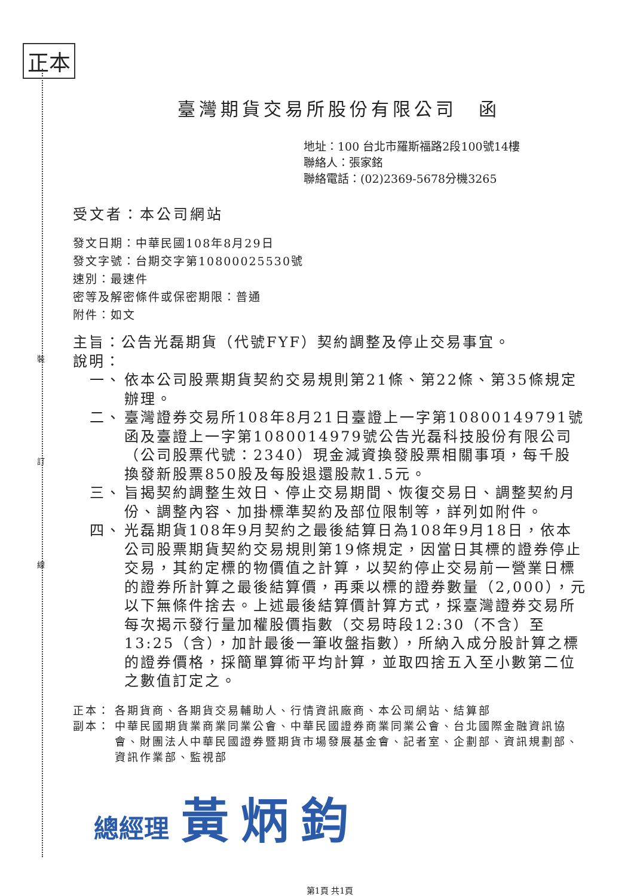正本
裝
訂
線
臺灣期貨交易所股份有限公司　函
地址：100 台北市羅斯福路2段100號14樓
聯絡人：張家銘
聯絡電話：(02)2369-5678分機3265
受文者：本公司網站
發文日期：中華民國108年8月29日
發文字號：台期交字第10800025530號
速別：最速件
密等及解密條件或保密期限：普通
附件：如文
主旨：公告光磊期貨（代號FYF）契約調整及停止交易事宜。
說明：
一、 依本公司股票期貨契約交易規則第21條、第22條、第35條規定辦理。
二、 臺灣證券交易所108年8月21日臺證上一字第10800149791號函及臺證上一字第1080014979號公告光磊科技股份有限公司（公司股票代號：2340）現金減資換發股票相關事項，每千股換發新股票850股及每股退還股款1.5元。
三、 旨揭契約調整生效日、停止交易期間、恢復交易日、調整契約月份、調整內容、加掛標準契約及部位限制等，詳列如附件。
四、 光磊期貨108年9月契約之最後結算日為108年9月18日，依本公司股票期貨契約交易規則第19條規定，因當日其標的證券停止交易，其約定標的物價值之計算，以契約停止交易前一營業日標的證券所計算之最後結算價，再乘以標的證券數量（2,000），元以下無條件捨去。上述最後結算價計算方式，採臺灣證券交易所每次揭示發行量加權股價指數（交易時段12:30（不含）至13:25（含），加計最後一筆收盤指數），所納入成分股計算之標的證券價格，採簡單算術平均計算，並取四捨五入至小數第二位之數值訂定之。
正本： 各期貨商、各期貨交易輔助人、行情資訊廠商、本公司網站、結算部
副本： 中華民國期貨業商業同業公會、中華民國證券商業同業公會、台北國際金融資訊協會、財團法人中華民國證券暨期貨市場發展基金會、記者室、企劃部、資訊規劃部、資訊作業部、監視部
總經理 黃炳鈞
第1頁 共1頁